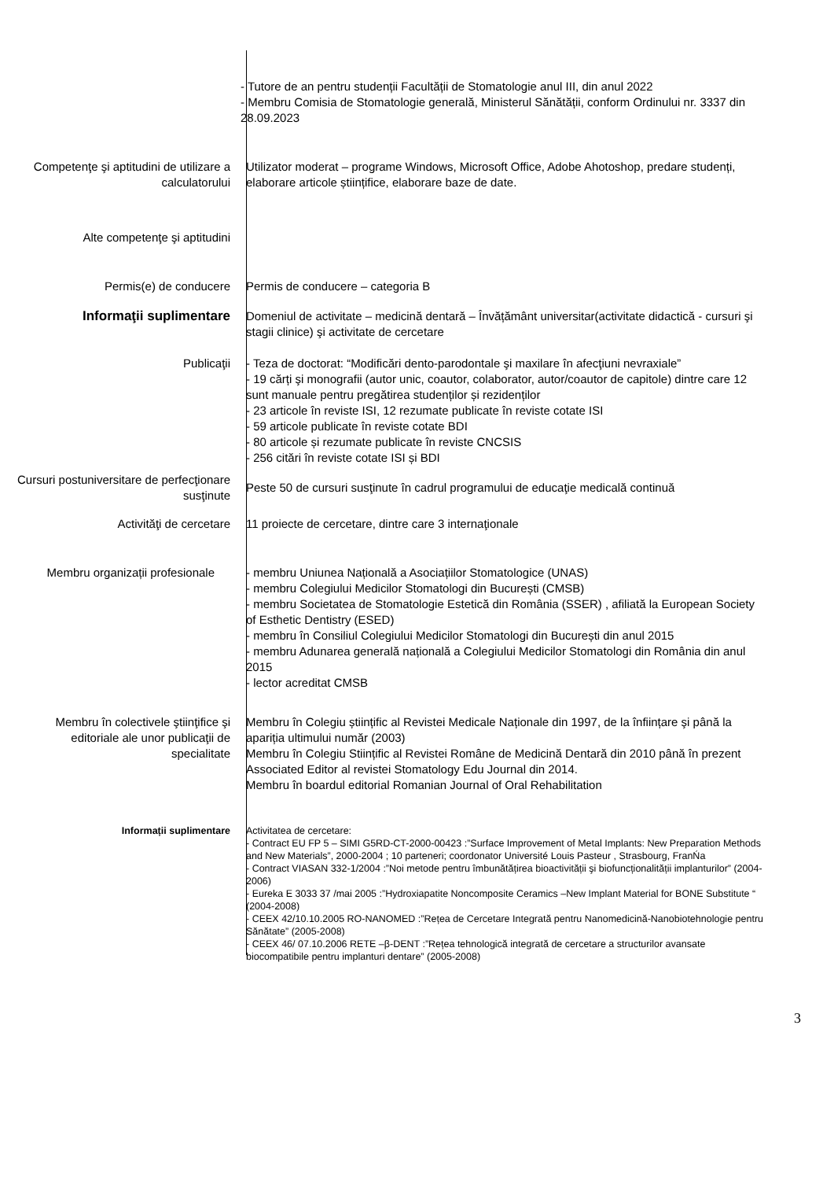- Tutore de an pentru studenții Facultății de Stomatologie anul III, din anul 2022
- Membru Comisia de Stomatologie generală, Ministerul Sănătății, conform Ordinului nr. 3337 din 28.09.2023
Competenţe şi aptitudini de utilizare a calculatorului
Utilizator moderat – programe Windows, Microsoft Office, Adobe Ahotoshop, predare studenți, elaborare articole științifice, elaborare baze de date.
Alte competenţe şi aptitudini
Permis(e) de conducere Permis de conducere – categoria B
Informaţii suplimentare Domeniul de activitate – medicină dentară – Învățământ universitar(activitate didactică - cursuri şi stagii clinice) şi activitate de cercetare
Publicaţii - Teza de doctorat: “Modificări dento-parodontale şi maxilare în afecţiuni nevraxiale”
- 19 cărți şi monografii (autor unic, coautor, colaborator, autor/coautor de capitole) dintre care 12 sunt manuale pentru pregătirea studenților și rezidenților
- 23 articole în reviste ISI, 12 rezumate publicate în reviste cotate ISI
- 59 articole publicate în reviste cotate BDI
- 80 articole și rezumate publicate în reviste CNCSIS
- 256 citări în reviste cotate ISI și BDI
Cursuri postuniversitare de perfecţionare susţinute
Peste 50 de cursuri susţinute în cadrul programului de educaţie medicală continuă
Activităţi de cercetare 11 proiecte de cercetare, dintre care 3 internaţionale
Membru organizații profesionale - membru Uniunea Națională a Asociațiilor Stomatologice (UNAS)
- membru Colegiului Medicilor Stomatologi din București (CMSB)
- membru Societatea de Stomatologie Estetică din România (SSER) , afiliată la European Society of Esthetic Dentistry (ESED)
- membru în Consiliul Colegiului Medicilor Stomatologi din București din anul 2015
- membru Adunarea generală națională a Colegiului Medicilor Stomatologi din România din anul 2015
- lector acreditat CMSB
Membru în colectivele ştiinţifice şi editoriale ale unor publicaţii de specialitate
Membru în Colegiu științific al Revistei Medicale Naționale din 1997, de la înființare şi până la apariția ultimului număr (2003)
Membru în Colegiu Stiințific al Revistei Române de Medicină Dentară din 2010 până în prezent
Associated Editor al revistei Stomatology Edu Journal din 2014.
Membru în boardul editorial Romanian Journal of Oral Rehabilitation
Informații suplimentare Activitatea de cercetare:
- Contract EU FP 5 – SIMI G5RD-CT-2000-00423 :”Surface Improvement of Metal Implants: New Preparation Methods and New Materials”, 2000-2004 ; 10 parteneri; coordonator Université Louis Pasteur , Strasbourg, FranŃa
- Contract VIASAN 332-1/2004 :”Noi metode pentru îmbunătățirea bioactivității şi biofuncționalității implanturilor” (2004-2006)
- Eureka E 3033 37 /mai 2005 :”Hydroxiapatite Noncomposite Ceramics –New Implant Material for BONE Substitute “ (2004-2008)
- CEEX 42/10.10.2005 RO-NANOMED :”Rețea de Cercetare Integrată pentru Nanomedicină-Nanobiotehnologie pentru Sănătate” (2005-2008)
- CEEX 46/ 07.10.2006 RETE –β-DENT :”Rețea tehnologică integrată de cercetare a structurilor avansate biocompatibile pentru implanturi dentare” (2005-2008)
3